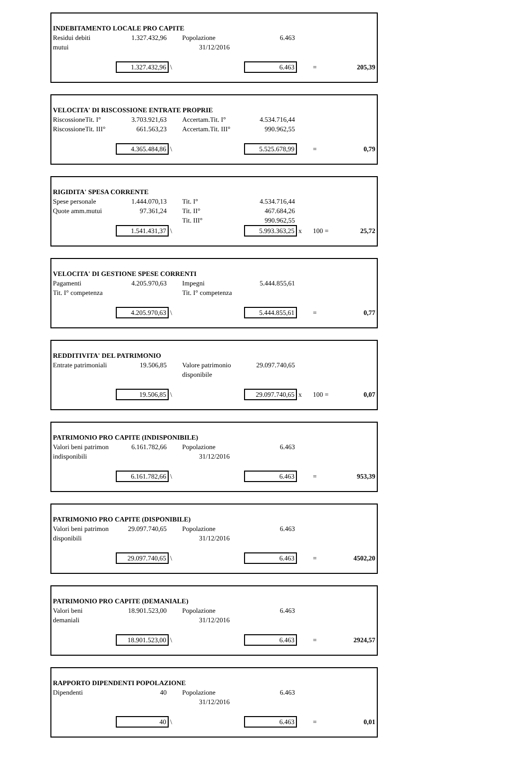| INDEBITAMENTO LOCALE PRO CAPITE | | | | | | | |
| Residui debiti | 1.327.432,96 | | Popolazione | 6.463 | | | |
| mutui | | | 31/12/2016 | | | | |
| | 1.327.432,96 | \ | | 6.463 | | = | 205,39 |
| VELOCITA' DI RISCOSSIONE ENTRATE PROPRIE | | | | | | | |
| RiscossioneTit. I° | 3.703.921,63 | | Accertam.Tit. I° | 4.534.716,44 | | | |
| RiscossioneTit. III° | 661.563,23 | | Accertam.Tit. III° | 990.962,55 | | | |
| | 4.365.484,86 | \ | | 5.525.678,99 | | = | 0,79 |
| RIGIDITA' SPESA CORRENTE | | | | | | | |
| Spese personale | 1.444.070,13 | | Tit. I° | 4.534.716,44 | | | |
| Quote amm.mutui | 97.361,24 | | Tit. II° | 467.684,26 | | | |
| | | | Tit. III° | 990.962,55 | | | |
| | 1.541.431,37 | \ | | 5.993.363,25 | x | 100 = | 25,72 |
| VELOCITA' DI GESTIONE SPESE CORRENTI | | | | | | | |
| Pagamenti | 4.205.970,63 | | Impegni | 5.444.855,61 | | | |
| Tit. I° competenza | | | Tit. I° competenza | | | | |
| | 4.205.970,63 | \ | | 5.444.855,61 | | = | 0,77 |
| REDDITIVITA' DEL PATRIMONIO | | | | | | | |
| Entrate patrimoniali | 19.506,85 | | Valore patrimonio | 29.097.740,65 | | | |
| | | | disponibile | | | | |
| | 19.506,85 | \ | | 29.097.740,65 | x | 100 = | 0,07 |
| PATRIMONIO PRO CAPITE (INDISPONIBILE) | | | | | | | |
| Valori beni patrimon | 6.161.782,66 | | Popolazione | 6.463 | | | |
| indisponibili | | | 31/12/2016 | | | | |
| | 6.161.782,66 | \ | | 6.463 | | = | 953,39 |
| PATRIMONIO PRO CAPITE (DISPONIBILE) | | | | | | | |
| Valori beni patrimon | 29.097.740,65 | | Popolazione | 6.463 | | | |
| disponibili | | | 31/12/2016 | | | | |
| | 29.097.740,65 | \ | | 6.463 | | = | 4502,20 |
| PATRIMONIO PRO CAPITE (DEMANIALE) | | | | | | | |
| Valori beni | 18.901.523,00 | | Popolazione | 6.463 | | | |
| demaniali | | | 31/12/2016 | | | | |
| | 18.901.523,00 | \ | | 6.463 | | = | 2924,57 |
| RAPPORTO DIPENDENTI POPOLAZIONE | | | | | | | |
| Dipendenti | 40 | | Popolazione | 6.463 | | | |
| | | | 31/12/2016 | | | | |
| | 40 | \ | | 6.463 | | = | 0,01 |